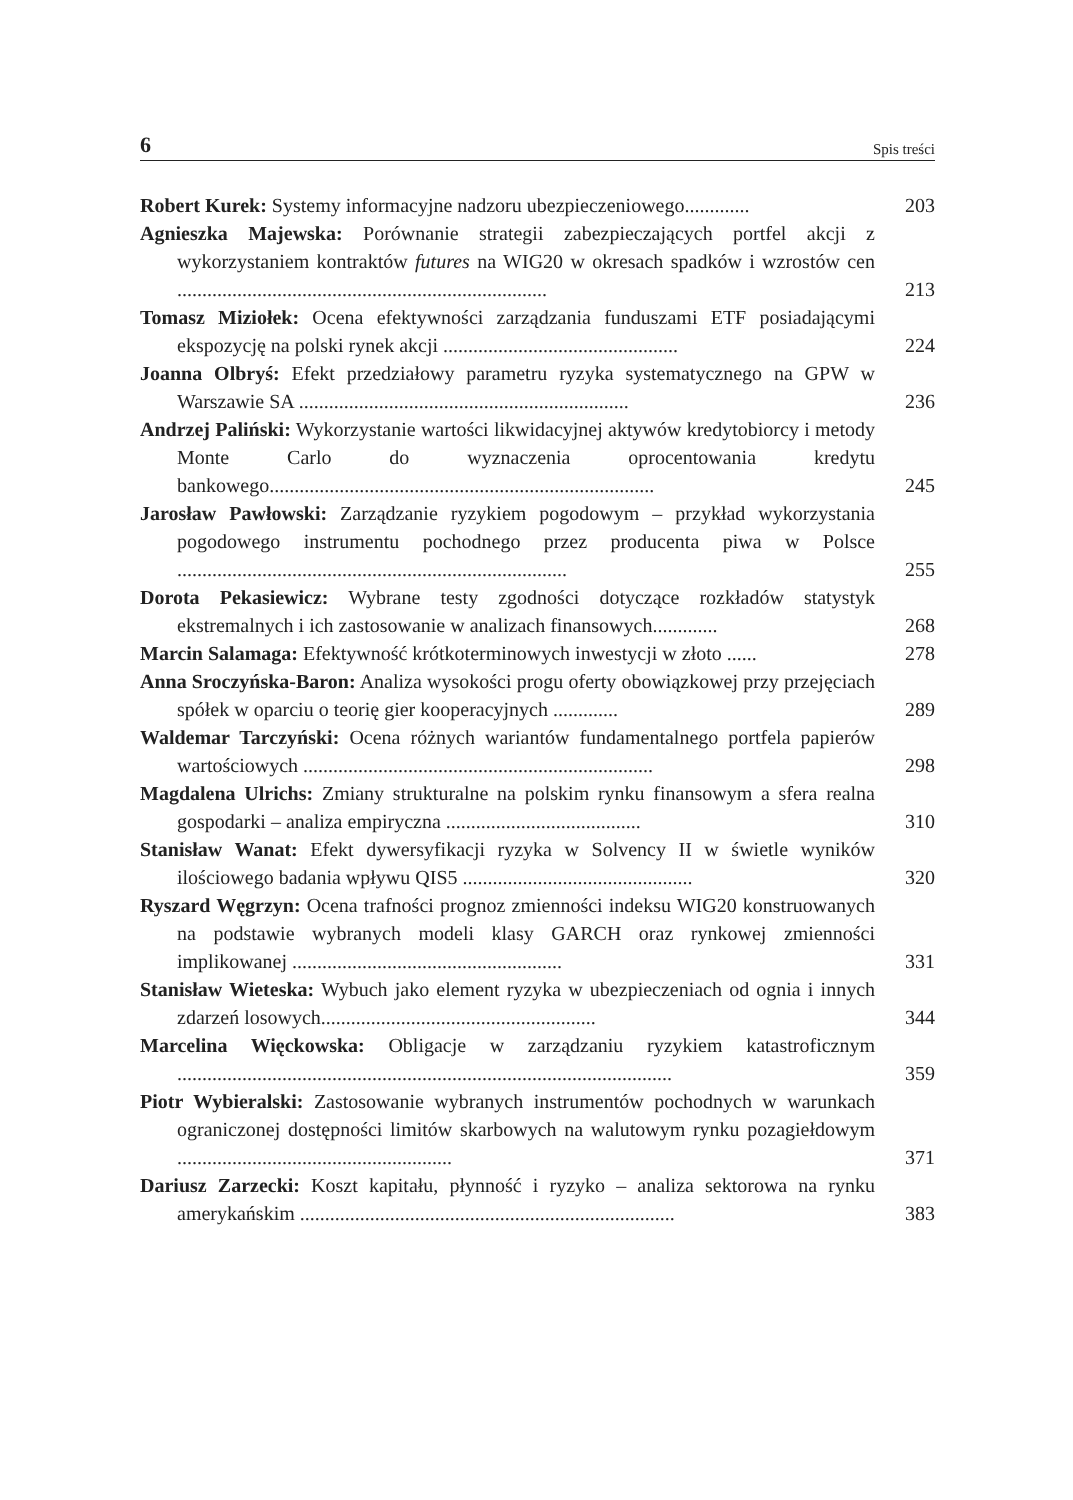6 Spis treści
Robert Kurek: Systemy informacyjne nadzoru ubezpieczeniowego.............
203
Agnieszka Majewska: Porównanie strategii zabezpieczających portfel akcji z wykorzystaniem kontraktów futures na WIG20 w okresach spadków i wzrostów cen ..........................................................................
213
Tomasz Miziołek: Ocena efektywności zarządzania funduszami ETF posiadającymi ekspozycję na polski rynek akcji ...............................................
224
Joanna Olbryś: Efekt przedziałowy parametru ryzyka systematycznego na GPW w Warszawie SA ..................................................................
236
Andrzej Paliński: Wykorzystanie wartości likwidacyjnej aktywów kredytobiorcy i metody Monte Carlo do wyznaczenia oprocentowania kredytu bankowego.............................................................................
245
Jarosław Pawłowski: Zarządzanie ryzykiem pogodowym – przykład wykorzystania pogodowego instrumentu pochodnego przez producenta piwa w Polsce ..............................................................................
255
Dorota Pekasiewicz: Wybrane testy zgodności dotyczące rozkładów statystyk ekstremalnych i ich zastosowanie w analizach finansowych.............
268
Marcin Salamaga: Efektywność krótkoterminowych inwestycji w złoto ......
278
Anna Sroczyńska-Baron: Analiza wysokości progu oferty obowiązkowej przy przejęciach spółek w oparciu o teorię gier kooperacyjnych .............
289
Waldemar Tarczyński: Ocena różnych wariantów fundamentalnego portfela papierów wartościowych ......................................................................
298
Magdalena Ulrichs: Zmiany strukturalne na polskim rynku finansowym a sfera realna gospodarki – analiza empiryczna .......................................
310
Stanisław Wanat: Efekt dywersyfikacji ryzyka w Solvency II w świetle wyników ilościowego badania wpływu QIS5 ..............................................
320
Ryszard Węgrzyn: Ocena trafności prognoz zmienności indeksu WIG20 konstruowanych na podstawie wybranych modeli klasy GARCH oraz rynkowej zmienności implikowanej ......................................................
331
Stanisław Wieteska: Wybuch jako element ryzyka w ubezpieczeniach od ognia i innych zdarzeń losowych.......................................................
344
Marcelina Więckowska: Obligacje w zarządzaniu ryzykiem katastroficznym ...................................................................................................
359
Piotr Wybieralski: Zastosowanie wybranych instrumentów pochodnych w warunkach ograniczonej dostępności limitów skarbowych na walutowym rynku pozagiełdowym .......................................................
371
Dariusz Zarzecki: Koszt kapitału, płynność i ryzyko – analiza sektorowa na rynku amerykańskim ...........................................................................
383